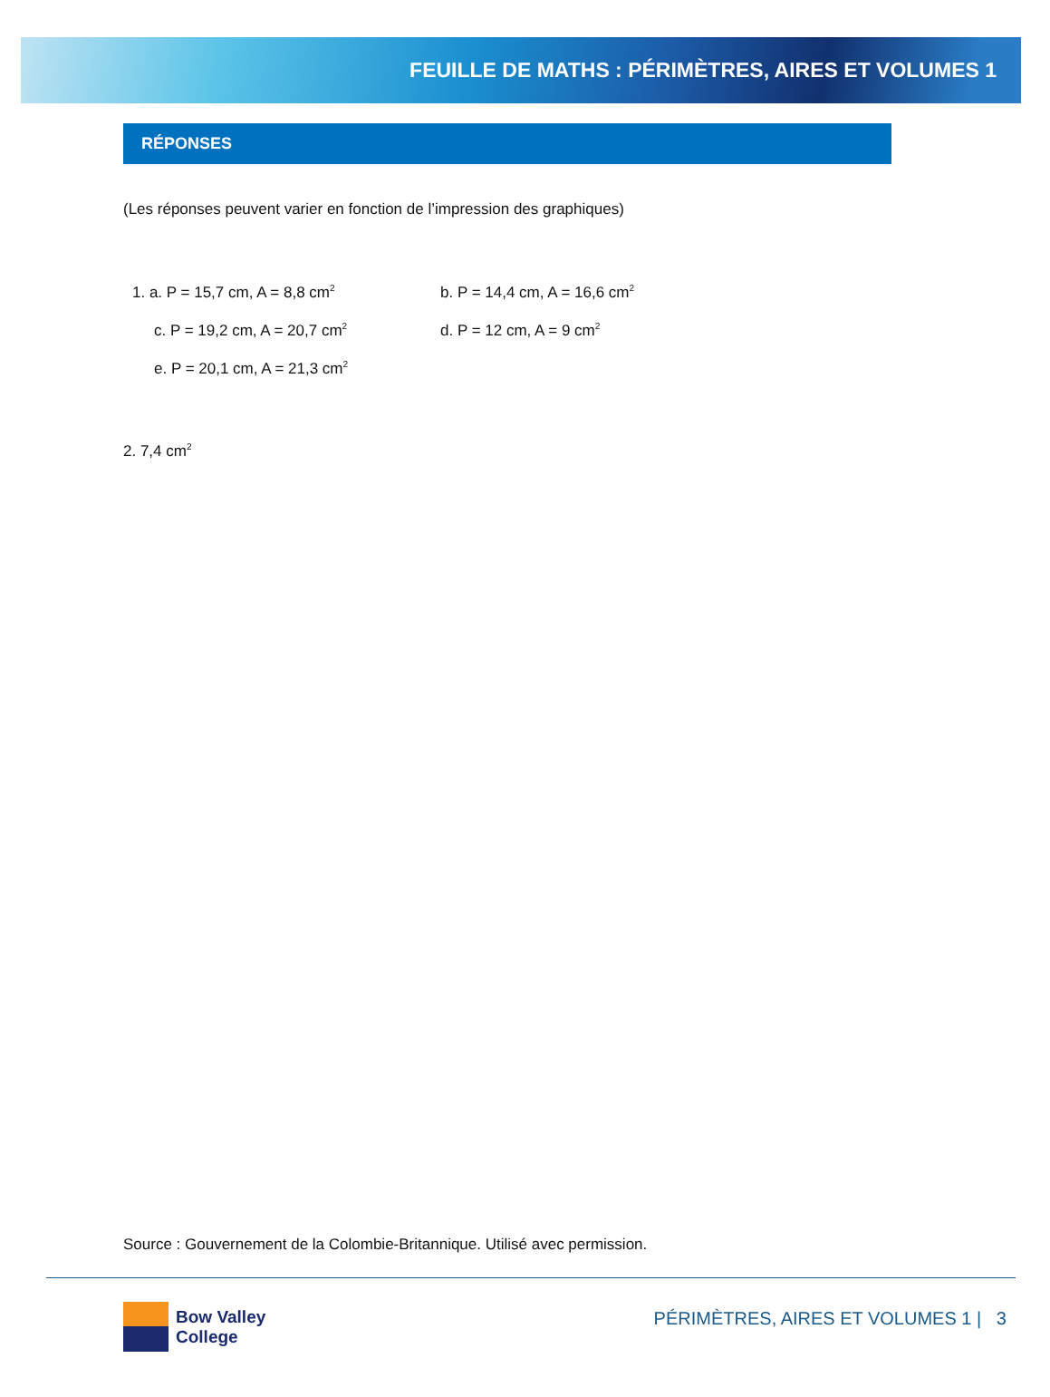FEUILLE DE MATHS : PÉRIMÈTRES, AIRES ET VOLUMES 1
RÉPONSES
(Les réponses peuvent varier en fonction de l’impression des graphiques)
1. a. P = 15,7 cm, A = 8,8 cm<sup>2</sup> b. P = 14,4 cm, A = 16,6 cm<sup>2</sup>
c. P = 19,2 cm, A = 20,7 cm<sup>2</sup> d. P = 12 cm, A = 9 cm<sup>2</sup>
e. P = 20,1 cm, A = 21,3 cm<sup>2</sup>
2. 7,4 cm<sup>2</sup>
Source : Gouvernement de la Colombie-Britannique. Utilisé avec permission.
Bow Valley
College
PÉRIMÈTRES, AIRES ET VOLUMES 1 | 3